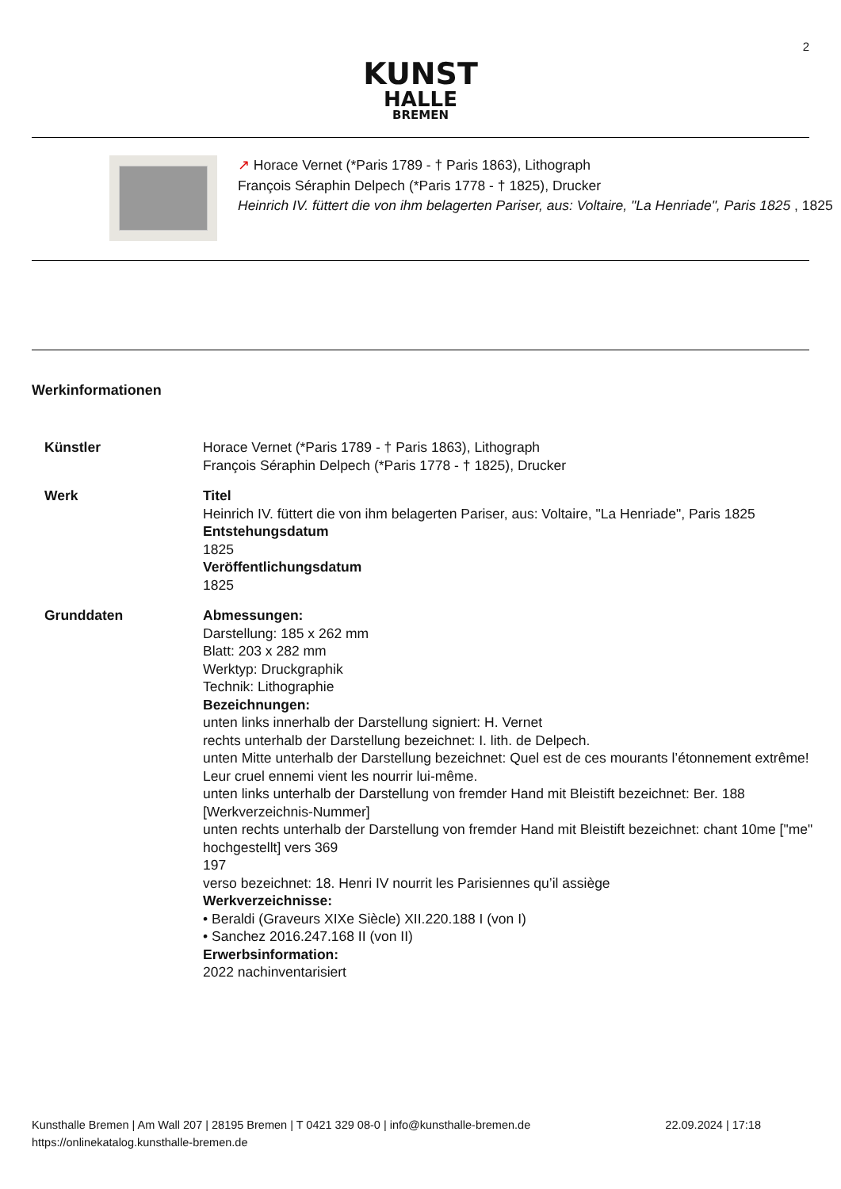2
KUNST
HALLE
BREMEN
↗ Horace Vernet (*Paris 1789 - † Paris 1863), Lithograph
François Séraphin Delpech (*Paris 1778 - † 1825), Drucker
Heinrich IV. füttert die von ihm belagerten Pariser, aus: Voltaire, "La Henriade", Paris 1825 , 1825
Werkinformationen
| Künstler | Horace Vernet (*Paris 1789 - † Paris 1863), Lithograph François Séraphin Delpech (*Paris 1778 - † 1825), Drucker |
| Werk | Titel Heinrich IV. füttert die von ihm belagerten Pariser, aus: Voltaire, "La Henriade", Paris 1825 Entstehungsdatum 1825 Veröffentlichungsdatum 1825 |
| Grunddaten | Abmessungen: Darstellung: 185 x 262 mm Blatt: 203 x 282 mm Werktyp: Druckgraphik Technik: Lithographie Bezeichnungen: unten links innerhalb der Darstellung signiert: H. Vernet rechts unterhalb der Darstellung bezeichnet: I. lith. de Delpech. unten Mitte unterhalb der Darstellung bezeichnet: Quel est de ces mourants l’étonnement extrême! Leur cruel ennemi vient les nourrir lui-même. unten links unterhalb der Darstellung von fremder Hand mit Bleistift bezeichnet: Ber. 188 [Werkverzeichnis-Nummer] unten rechts unterhalb der Darstellung von fremder Hand mit Bleistift bezeichnet: chant 10me ["me" hochgestellt] vers 369 197 verso bezeichnet: 18. Henri IV nourrit les Parisiennes qu’il assiège Werkverzeichnisse: • Beraldi (Graveurs XIXe Siècle) XII.220.188 I (von I) • Sanchez 2016.247.168 II (von II) Erwerbsinformation: 2022 nachinventarisiert |
22.09.2024 | 17:18 Kunsthalle Bremen | Am Wall 207 | 28195 Bremen | T 0421 329 08-0 | info@kunsthalle-bremen.de
https://onlinekatalog.kunsthalle-bremen.de